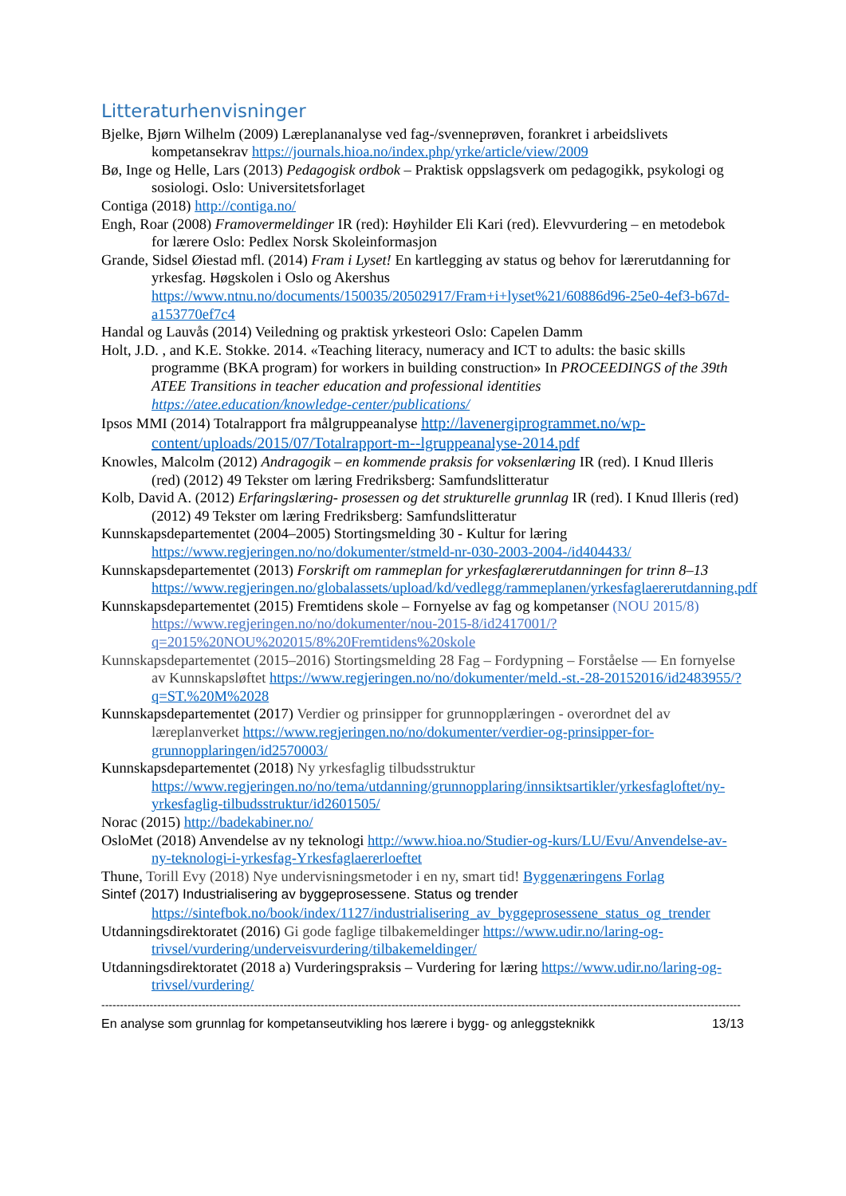Litteraturhenvisninger
Bjelke, Bjørn Wilhelm (2009) Læreplananalyse ved fag-/svenneprøven, forankret i arbeidslivets kompetansekrav https://journals.hioa.no/index.php/yrke/article/view/2009
Bø, Inge og Helle, Lars (2013) Pedagogisk ordbok – Praktisk oppslagsverk om pedagogikk, psykologi og sosiologi. Oslo: Universitetsforlaget
Contiga (2018) http://contiga.no/
Engh, Roar (2008) Framovermeldinger IR (red): Høyhilder Eli Kari (red). Elevvurdering – en metodebok for lærere Oslo: Pedlex Norsk Skoleinformasjon
Grande, Sidsel Øiestad mfl. (2014) Fram i Lyset! En kartlegging av status og behov for lærerutdanning for yrkesfag. Høgskolen i Oslo og Akershus https://www.ntnu.no/documents/150035/20502917/Fram+i+lyset%21/60886d96-25e0-4ef3-b67d-a153770ef7c4
Handal og Lauvås (2014) Veiledning og praktisk yrkesteori Oslo: Capelen Damm
Holt, J.D. , and K.E. Stokke. 2014. «Teaching literacy, numeracy and ICT to adults: the basic skills programme (BKA program) for workers in building construction» In PROCEEDINGS of the 39th ATEE Transitions in teacher education and professional identities https://atee.education/knowledge-center/publications/
Ipsos MMI (2014) Totalrapport fra målgruppeanalyse http://lavenergiprogrammet.no/wp-content/uploads/2015/07/Totalrapport-m--lgruppeanalyse-2014.pdf
Knowles, Malcolm (2012) Andragogik – en kommende praksis for voksenlæring IR (red). I Knud Illeris (red) (2012) 49 Tekster om læring Fredriksberg: Samfundslitteratur
Kolb, David A. (2012) Erfaringslæring- prosessen og det strukturelle grunnlag IR (red). I Knud Illeris (red) (2012) 49 Tekster om læring Fredriksberg: Samfundslitteratur
Kunnskapsdepartementet (2004–2005) Stortingsmelding 30 - Kultur for læring https://www.regjeringen.no/no/dokumenter/stmeld-nr-030-2003-2004-/id404433/
Kunnskapsdepartementet (2013) Forskrift om rammeplan for yrkesfaglærerutdanningen for trinn 8–13 https://www.regjeringen.no/globalassets/upload/kd/vedlegg/rammeplanen/yrkesfaglaererutdanning.pdf
Kunnskapsdepartementet (2015) Fremtidens skole – Fornyelse av fag og kompetanser (NOU 2015/8) https://www.regjeringen.no/no/dokumenter/nou-2015-8/id2417001/?q=2015%20NOU%202015/8%20Fremtidens%20skole
Kunnskapsdepartementet (2015–2016) Stortingsmelding 28 Fag – Fordypning – Forståelse — En fornyelse av Kunnskapsløftet https://www.regjeringen.no/no/dokumenter/meld.-st.-28-20152016/id2483955/?q=ST.%20M%2028
Kunnskapsdepartementet (2017) Verdier og prinsipper for grunnopplæringen - overordnet del av læreplanverket https://www.regjeringen.no/no/dokumenter/verdier-og-prinsipper-for-grunnopplaringen/id2570003/
Kunnskapsdepartementet (2018) Ny yrkesfaglig tilbudsstruktur https://www.regjeringen.no/no/tema/utdanning/grunnopplaring/innsiktsartikler/yrkesfagloftet/ny-yrkesfaglig-tilbudsstruktur/id2601505/
Norac (2015) http://badekabiner.no/
OsloMet (2018) Anvendelse av ny teknologi http://www.hioa.no/Studier-og-kurs/LU/Evu/Anvendelse-av-ny-teknologi-i-yrkesfag-Yrkesfaglaererloeftet
Thune, Torill Evy (2018) Nye undervisningsmetoder i en ny, smart tid! Byggenæringens Forlag
Sintef (2017) Industrialisering av byggeprosessene. Status og trender https://sintefbok.no/book/index/1127/industrialisering_av_byggeprosessene_status_og_trender
Utdanningsdirektoratet (2016) Gi gode faglige tilbakemeldinger https://www.udir.no/laring-og-trivsel/vurdering/underveisvurdering/tilbakemeldinger/
Utdanningsdirektoratet (2018 a) Vurderingspraksis – Vurdering for læring https://www.udir.no/laring-og-trivsel/vurdering/
----------------------------------------------------------------------------------------------------------------------------------------------------------------------------
En analyse som grunnlag for kompetanseutvikling hos lærere i bygg- og anleggsteknikk 13/13